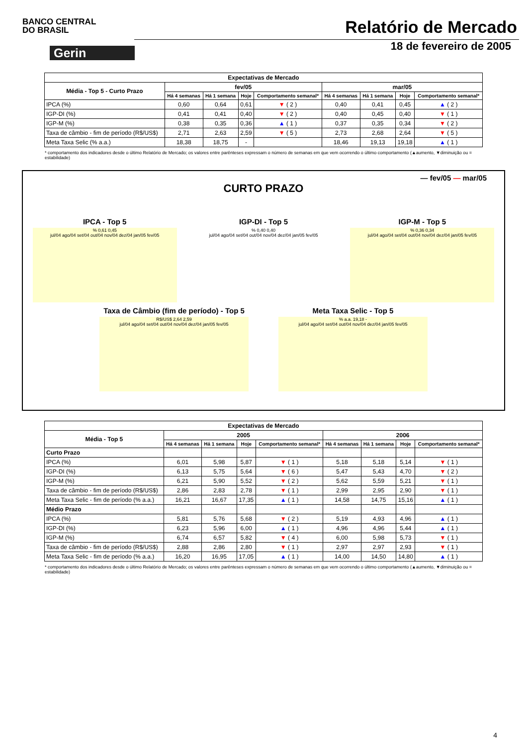BANCO CENTRAL
DO BRASIL
Relatório de Mercado
Gerin
18 de fevereiro de 2005
| Expectativas de Mercado | | | | | | | | |
| --- | --- | --- | --- | --- | --- | --- | --- | --- |
| Média - Top 5 - Curto Prazo | fev/05 | | | | mar/05 | | | |
| | Há 4 semanas | Há 1 semana | Hoje | Comportamento semanal* | Há 4 semanas | Há 1 semana | Hoje | Comportamento semanal* |
| IPCA (%) | 0,60 | 0,64 | 0,61 | ▼ ( 2 ) | 0,40 | 0,41 | 0,45 | ▲ ( 2 ) |
| IGP-DI (%) | 0,41 | 0,41 | 0,40 | ▼ ( 2 ) | 0,40 | 0,45 | 0,40 | ▼ ( 1 ) |
| IGP-M (%) | 0,38 | 0,35 | 0,36 | ▲ ( 1 ) | 0,37 | 0,35 | 0,34 | ▼ ( 2 ) |
| Taxa de câmbio - fim de período (R$/US$) | 2,71 | 2,63 | 2,59 | ▼ ( 5 ) | 2,73 | 2,68 | 2,64 | ▼ ( 5 ) |
| Meta Taxa Selic (% a.a.) | 18,38 | 18,75 | - | | 18,46 | 19,13 | 19,18 | ▲ ( 1 ) |
* comportamento dos indicadores desde o último Relatório de Mercado; os valores entre parênteses expressam o número de semanas em que vem ocorrendo o último comportamento (▲aumento, ▼diminuição ou = estabilidade)
— fev/05 — mar/05
CURTO PRAZO
IPCA - Top 5
% 0,61 0,45
jul/04 ago/04 set/04 out/04 nov/04 dez/04 jan/05 fev/05
IGP-DI - Top 5
% 0,40 0,40
jul/04 ago/04 set/04 out/04 nov/04 dez/04 jan/05 fev/05
IGP-M - Top 5
% 0,36 0,34
jul/04 ago/04 set/04 out/04 nov/04 dez/04 jan/05 fev/05
Taxa de Câmbio (fim de período) - Top 5
R$/US$ 2,64 2,59
jul/04 ago/04 set/04 out/04 nov/04 dez/04 jan/05 fev/05
Meta Taxa Selic - Top 5
% a.a. 19,18 -
jul/04 ago/04 set/04 out/04 nov/04 dez/04 jan/05 fev/05
| Expectativas de Mercado | | | | | | | | |
| --- | --- | --- | --- | --- | --- | --- | --- | --- |
| Média - Top 5 | 2005 | | | | 2006 | | | |
| | Há 4 semanas | Há 1 semana | Hoje | Comportamento semanal* | Há 4 semanas | Há 1 semana | Hoje | Comportamento semanal* |
| Curto Prazo | | | | | | | | |
| IPCA (%) | 6,01 | 5,98 | 5,87 | ▼ ( 1 ) | 5,18 | 5,18 | 5,14 | ▼ ( 1 ) |
| IGP-DI (%) | 6,13 | 5,75 | 5,64 | ▼ ( 6 ) | 5,47 | 5,43 | 4,70 | ▼ ( 2 ) |
| IGP-M (%) | 6,21 | 5,90 | 5,52 | ▼ ( 2 ) | 5,62 | 5,59 | 5,21 | ▼ ( 1 ) |
| Taxa de câmbio - fim de período (R$/US$) | 2,86 | 2,83 | 2,78 | ▼ ( 1 ) | 2,99 | 2,95 | 2,90 | ▼ ( 1 ) |
| Meta Taxa Selic - fim de período (% a.a.) | 16,21 | 16,67 | 17,35 | ▲ ( 1 ) | 14,58 | 14,75 | 15,16 | ▲ ( 1 ) |
| Médio Prazo | | | | | | | | |
| IPCA (%) | 5,81 | 5,76 | 5,68 | ▼ ( 2 ) | 5,19 | 4,93 | 4,96 | ▲ ( 1 ) |
| IGP-DI (%) | 6,23 | 5,96 | 6,00 | ▲ ( 1 ) | 4,96 | 4,96 | 5,44 | ▲ ( 1 ) |
| IGP-M (%) | 6,74 | 6,57 | 5,82 | ▼ ( 4 ) | 6,00 | 5,98 | 5,73 | ▼ ( 1 ) |
| Taxa de câmbio - fim de período (R$/US$) | 2,88 | 2,86 | 2,80 | ▼ ( 1 ) | 2,97 | 2,97 | 2,93 | ▼ ( 1 ) |
| Meta Taxa Selic - fim de período (% a.a.) | 16,20 | 16,95 | 17,05 | ▲ ( 1 ) | 14,00 | 14,50 | 14,80 | ▲ ( 1 ) |
* comportamento dos indicadores desde o último Relatório de Mercado; os valores entre parênteses expressam o número de semanas em que vem ocorrendo o último comportamento (▲aumento, ▼diminuição ou = estabilidade)
4